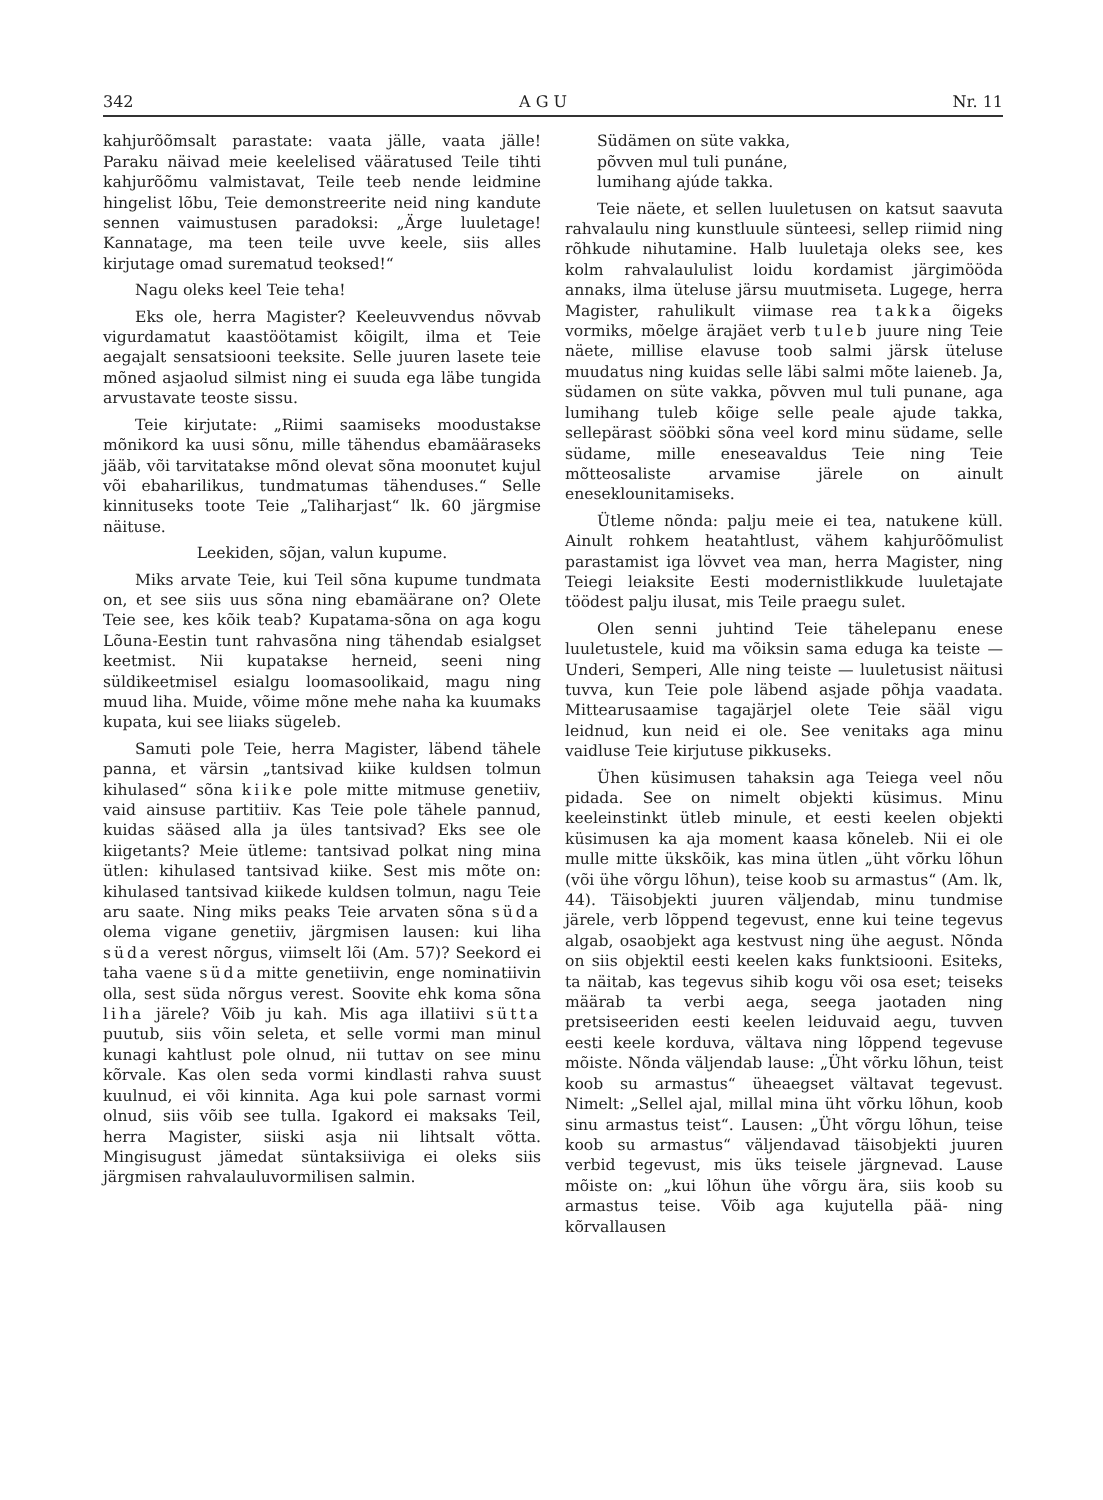342 A G U Nr. 11
kahjurõõmsalt parastate: vaata jälle, vaata jälle! Paraku näivad meie keelelised vääratused Teile tihti kahjurõõmu valmistavat, Teile teeb nende leidmine hingelist lõbu, Teie demonstreerite neid ning kandute sennen vaimustusen paradoksi: „Ärge luuletage! Kannatage, ma teen teile uvve keele, siis alles kirjutage omad surematud teoksed!“
Nagu oleks keel Teie teha!
Eks ole, herra Magister? Keeleuvvendus nõvvab vigurdamatut kaastöötamist kõigilt, ilma et Teie aegajalt sensatsiooni teeksite. Selle juuren lasete teie mõned asjaolud silmist ning ei suuda ega läbe tungida arvustavate teoste sissu.
Teie kirjutate: „Riimi saamiseks moodustakse mõnikord ka uusi sõnu, mille tähendus ebamääraseks jääb, või tarvitatakse mõnd olevat sõna moonutet kujul või ebaharilikus, tundmatumas tähenduses.“ Selle kinnituseks toote Teie „Taliharjast“ lk. 60 järgmise näituse.
Leekiden, sõjan, valun kupume.
Miks arvate Teie, kui Teil sõna kupume tundmata on, et see siis uus sõna ning ebamäärane on? Olete Teie see, kes kõik teab? Kupatama-sõna on aga kogu Lõuna-Eestin tunt rahvasõna ning tähendab esialgset keetmist. Nii kupatakse herneid, seeni ning süldikeetmisel esialgu loomasoolikaid, magu ning muud liha. Muide, võime mõne mehe naha ka kuumaks kupata, kui see liiaks sügeleb.
Samuti pole Teie, herra Magister, läbend tähele panna, et värsin „tantsivad kiike kuldsen tolmun kihulased“ sõna kiike pole mitte mitmuse genetiiv, vaid ainsuse partitiiv. Kas Teie pole tähele pannud, kuidas sääsed alla ja üles tantsivad? Eks see ole kiigetants? Meie ütleme: tantsivad polkat ning mina ütlen: kihulased tantsivad kiike. Sest mis mõte on: kihulased tantsivad kiikede kuldsen tolmun, nagu Teie aru saate. Ning miks peaks Teie arvaten sõna süda olema vigane genetiiv, järgmisen lausen: kui liha süda verest nõrgus, viimselt lõi (Am. 57)? Seekord ei taha vaene süda mitte genetiivin, enge nominatiivin olla, sest süda nõrgus verest. Soovite ehk koma sõna liha järele? Võib ju kah. Mis aga illatiivi sütta puutub, siis võin seleta, et selle vormi man minul kunagi kahtlust pole olnud, nii tuttav on see minu kõrvale. Kas olen seda vormi kindlasti rahva suust kuulnud, ei või kinnita. Aga kui pole sarnast vormi olnud, siis võib see tulla. Igakord ei maksaks Teil, herra Magister, siiski asja nii lihtsalt võtta. Mingisugust jämedat süntaksiiviga ei oleks siis järgmisen rahvalauluvormilisen salmin.
Südämen on süte vakka,
põvven mul tuli punáne,
lumihang ajúde takka.
Teie näete, et sellen luuletusen on katsut saavuta rahvalaulu ning kunstluule sünteesi, sellep riimid ning rõhkude nihutamine. Halb luuletaja oleks see, kes kolm rahvalaululist loidu kordamist järgimööda annaks, ilma üteluse järsu muutmiseta. Lugege, herra Magister, rahulikult viimase rea takka õigeks vormiks, mõelge ärajäet verb tuleb juure ning Teie näete, millise elavuse toob salmi järsk üteluse muudatus ning kuidas selle läbi salmi mõte laieneb. Ja, südamen on süte vakka, põvven mul tuli punane, aga lumihang tuleb kõige selle peale ajude takka, sellepärast sööbki sõna veel kord minu südame, selle südame, mille eneseavaldus Teie ning Teie mõtteosaliste arvamise järele on ainult eneseklounitamiseks.
Ütleme nõnda: palju meie ei tea, natukene küll. Ainult rohkem heatahtlust, vähem kahjurõõmulist parastamist iga lövvet vea man, herra Magister, ning Teiegi leiaksite Eesti modernistlikkude luuletajate töödest palju ilusat, mis Teile praegu sulet.
Olen senni juhtind Teie tähelepanu enese luuletustele, kuid ma võiksin sama eduga ka teiste — Underi, Semperi, Alle ning teiste — luuletusist näitusi tuvva, kun Teie pole läbend asjade põhja vaadata. Mittearusaamise tagajärjel olete Teie sääl vigu leidnud, kun neid ei ole. See venitaks aga minu vaidluse Teie kirjutuse pikkuseks.
Ühen küsimusen tahaksin aga Teiega veel nõu pidada. See on nimelt objekti küsimus. Minu keeleinstinkt ütleb minule, et eesti keelen objekti küsimusen ka aja moment kaasa kõneleb. Nii ei ole mulle mitte ükskõik, kas mina ütlen „üht võrku lõhun (või ühe võrgu lõhun), teise koob su armastus“ (Am. lk, 44). Täisobjekti juuren väljendab, minu tundmise järele, verb lõppend tegevust, enne kui teine tegevus algab, osaobjekt aga kestvust ning ühe aegust. Nõnda on siis objektil eesti keelen kaks funktsiooni. Esiteks, ta näitab, kas tegevus sihib kogu või osa eset; teiseks määrab ta verbi aega, seega jaotaden ning pretsiseeriden eesti keelen leiduvaid aegu, tuvven eesti keele korduva, vältava ning lõppend tegevuse mõiste. Nõnda väljendab lause: „Üht võrku lõhun, teist koob su armastus“ üheaegset vältavat tegevust. Nimelt: „Sellel ajal, millal mina üht võrku lõhun, koob sinu armastus teist“. Lausen: „Üht võrgu lõhun, teise koob su armastus“ väljendavad täisobjekti juuren verbid tegevust, mis üks teisele järgnevad. Lause mõiste on: „kui lõhun ühe võrgu ära, siis koob su armastus teise. Võib aga kujutella pää- ning kõrvallausen